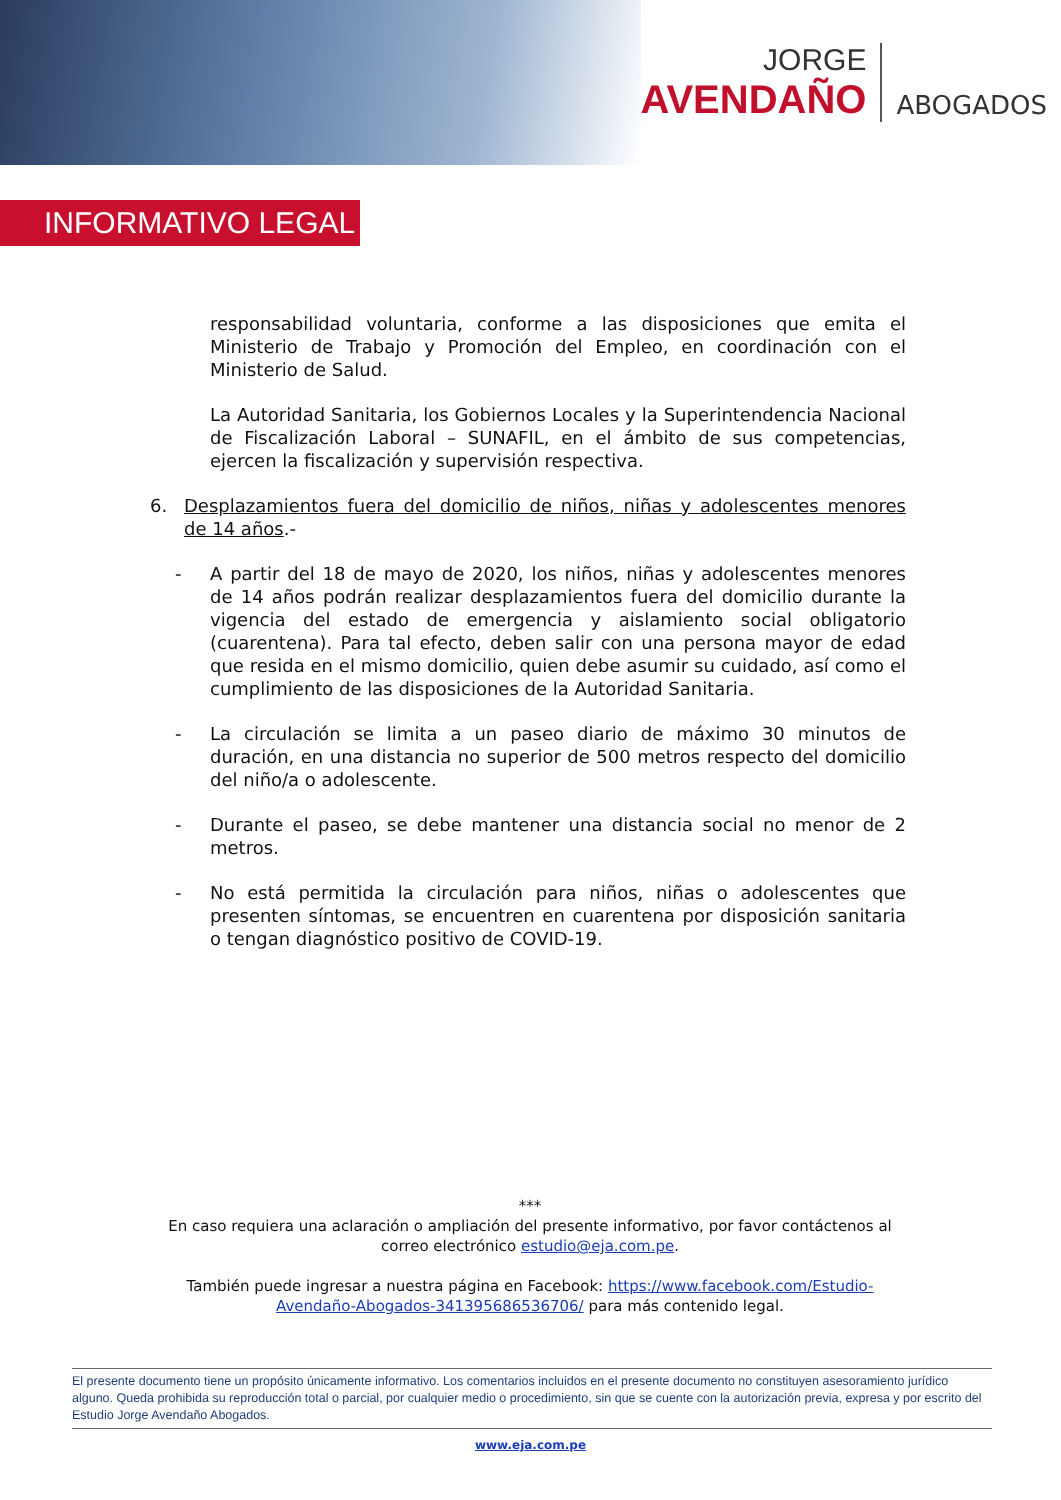JORGE
AVENDAÑO
ABOGADOS
INFORMATIVO LEGAL
responsabilidad voluntaria, conforme a las disposiciones que emita el Ministerio de Trabajo y Promoción del Empleo, en coordinación con el Ministerio de Salud.
La Autoridad Sanitaria, los Gobiernos Locales y la Superintendencia Nacional de Fiscalización Laboral – SUNAFIL, en el ámbito de sus competencias, ejercen la fiscalización y supervisión respectiva.
6. Desplazamientos fuera del domicilio de niños, niñas y adolescentes menores de 14 años.-
- A partir del 18 de mayo de 2020, los niños, niñas y adolescentes menores de 14 años podrán realizar desplazamientos fuera del domicilio durante la vigencia del estado de emergencia y aislamiento social obligatorio (cuarentena). Para tal efecto, deben salir con una persona mayor de edad que resida en el mismo domicilio, quien debe asumir su cuidado, así como el cumplimiento de las disposiciones de la Autoridad Sanitaria.
- La circulación se limita a un paseo diario de máximo 30 minutos de duración, en una distancia no superior de 500 metros respecto del domicilio del niño/a o adolescente.
- Durante el paseo, se debe mantener una distancia social no menor de 2 metros.
- No está permitida la circulación para niños, niñas o adolescentes que presenten síntomas, se encuentren en cuarentena por disposición sanitaria o tengan diagnóstico positivo de COVID-19.
***
En caso requiera una aclaración o ampliación del presente informativo, por favor contáctenos al correo electrónico estudio@eja.com.pe.
También puede ingresar a nuestra página en Facebook: https://www.facebook.com/Estudio-Avendaño-Abogados-341395686536706/ para más contenido legal.
El presente documento tiene un propósito únicamente informativo. Los comentarios incluidos en el presente documento no constituyen asesoramiento jurídico alguno. Queda prohibida su reproducción total o parcial, por cualquier medio o procedimiento, sin que se cuente con la autorización previa, expresa y por escrito del Estudio Jorge Avendaño Abogados.
www.eja.com.pe